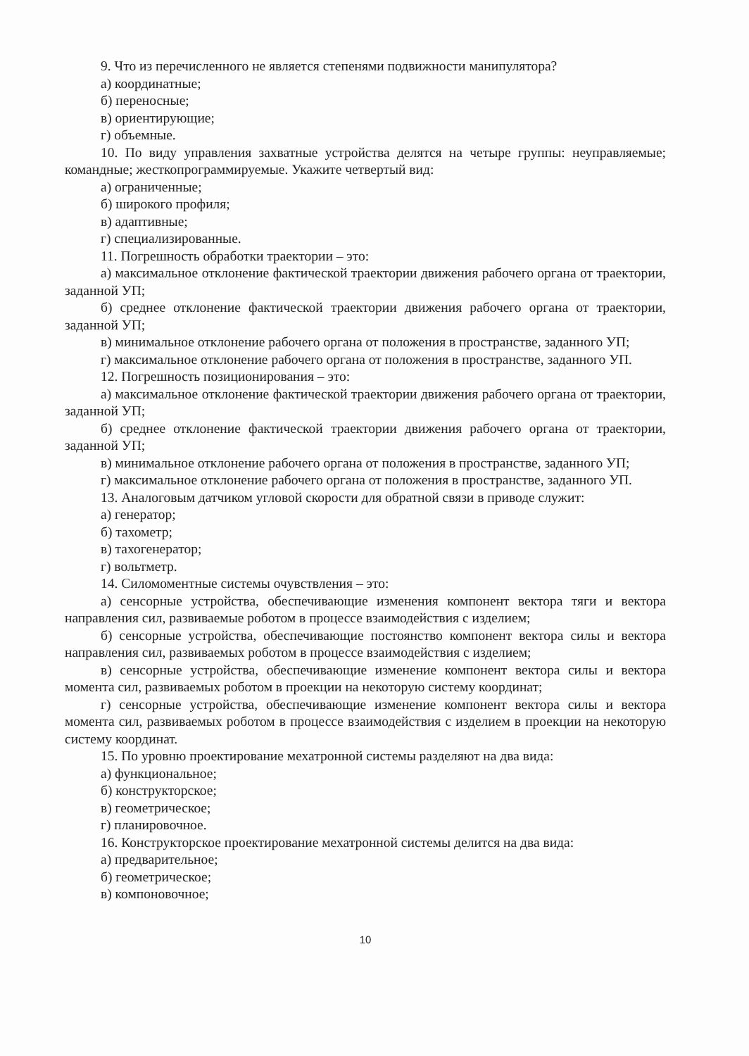9. Что из перечисленного не является степенями подвижности манипулятора?
а) координатные;
б) переносные;
в) ориентирующие;
г) объемные.
10. По виду управления захватные устройства делятся на четыре группы: неуправляемые; командные; жесткопрограммируемые. Укажите четвертый вид:
а) ограниченные;
б) широкого профиля;
в) адаптивные;
г) специализированные.
11. Погрешность обработки траектории – это:
а) максимальное отклонение фактической траектории движения рабочего органа от траектории, заданной УП;
б) среднее отклонение фактической траектории движения рабочего органа от траектории, заданной УП;
в) минимальное отклонение рабочего органа от положения в пространстве, заданного УП;
г) максимальное отклонение рабочего органа от положения в пространстве, заданного УП.
12. Погрешность позиционирования – это:
а) максимальное отклонение фактической траектории движения рабочего органа от траектории, заданной УП;
б) среднее отклонение фактической траектории движения рабочего органа от траектории, заданной УП;
в) минимальное отклонение рабочего органа от положения в пространстве, заданного УП;
г) максимальное отклонение рабочего органа от положения в пространстве, заданного УП.
13. Аналоговым датчиком угловой скорости для обратной связи в приводе служит:
а) генератор;
б) тахометр;
в) тахогенератор;
г) вольтметр.
14. Силомоментные системы очувствления – это:
а) сенсорные устройства, обеспечивающие изменения компонент вектора тяги и вектора направления сил, развиваемые роботом в процессе взаимодействия с изделием;
б) сенсорные устройства, обеспечивающие постоянство компонент вектора силы и вектора направления сил, развиваемых роботом в процессе взаимодействия с изделием;
в) сенсорные устройства, обеспечивающие изменение компонент вектора силы и вектора момента сил, развиваемых роботом в проекции на некоторую систему координат;
г) сенсорные устройства, обеспечивающие изменение компонент вектора силы и вектора момента сил, развиваемых роботом в процессе взаимодействия с изделием в проекции на некоторую систему координат.
15. По уровню проектирование мехатронной системы разделяют на два вида:
а) функциональное;
б) конструкторское;
в) геометрическое;
г) планировочное.
16. Конструкторское проектирование мехатронной системы делится на два вида:
а) предварительное;
б) геометрическое;
в) компоновочное;
10